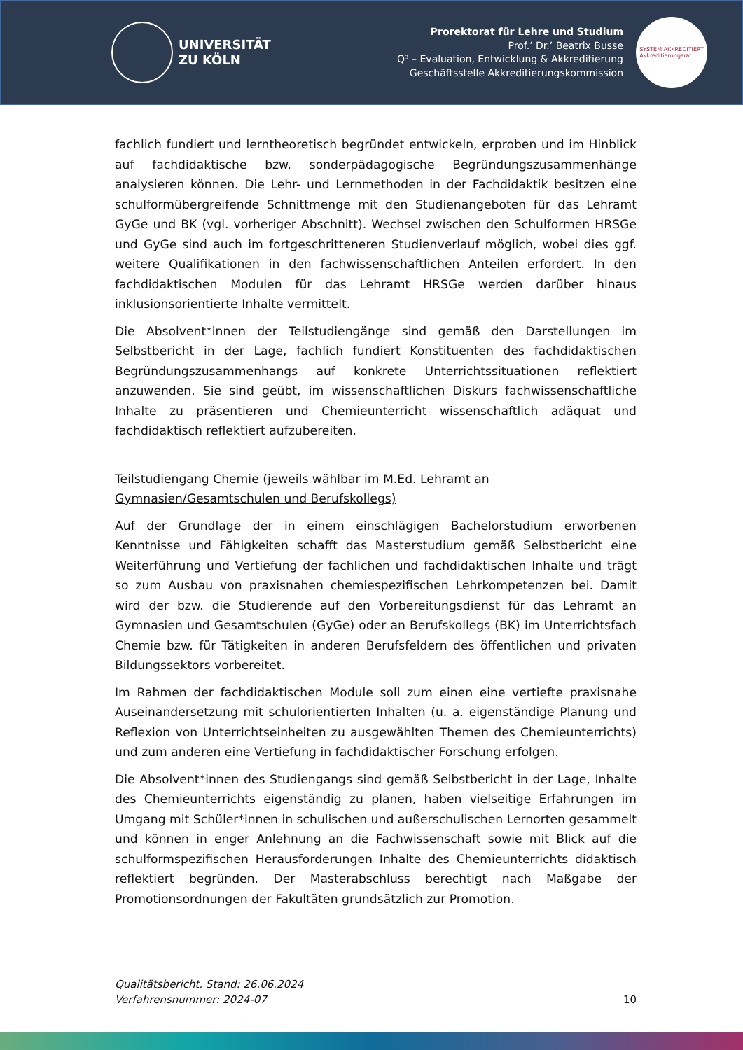UNIVERSITÄT
ZU KÖLN
Prorektorat für Lehre und Studium
Prof.’ Dr.’ Beatrix Busse
Q³ – Evaluation, Entwicklung & Akkreditierung
Geschäftsstelle Akkreditierungskommission
SYSTEM AKKREDITIERT
Akkreditierungsrat
fachlich fundiert und lerntheoretisch begründet entwickeln, erproben und im Hinblick auf fachdidaktische bzw. sonderpädagogische Begründungszusammenhänge analysieren können. Die Lehr- und Lernmethoden in der Fachdidaktik besitzen eine schulformübergreifende Schnittmenge mit den Studienangeboten für das Lehramt GyGe und BK (vgl. vorheriger Abschnitt). Wechsel zwischen den Schulformen HRSGe und GyGe sind auch im fortgeschritteneren Studienverlauf möglich, wobei dies ggf. weitere Qualifikationen in den fachwissenschaftlichen Anteilen erfordert. In den fachdidaktischen Modulen für das Lehramt HRSGe werden darüber hinaus inklusionsorientierte Inhalte vermittelt.
Die Absolvent*innen der Teilstudiengänge sind gemäß den Darstellungen im Selbstbericht in der Lage, fachlich fundiert Konstituenten des fachdidaktischen Begründungszusammenhangs auf konkrete Unterrichtssituationen reflektiert anzuwenden. Sie sind geübt, im wissenschaftlichen Diskurs fachwissenschaftliche Inhalte zu präsentieren und Chemieunterricht wissenschaftlich adäquat und fachdidaktisch reflektiert aufzubereiten.
Teilstudiengang Chemie (jeweils wählbar im M.Ed. Lehramt an Gymnasien/Gesamtschulen und Berufskollegs)
Auf der Grundlage der in einem einschlägigen Bachelorstudium erworbenen Kenntnisse und Fähigkeiten schafft das Masterstudium gemäß Selbstbericht eine Weiterführung und Vertiefung der fachlichen und fachdidaktischen Inhalte und trägt so zum Ausbau von praxisnahen chemiespezifischen Lehrkompetenzen bei. Damit wird der bzw. die Studierende auf den Vorbereitungsdienst für das Lehramt an Gymnasien und Gesamtschulen (GyGe) oder an Berufskollegs (BK) im Unterrichtsfach Chemie bzw. für Tätigkeiten in anderen Berufsfeldern des öffentlichen und privaten Bildungssektors vorbereitet.
Im Rahmen der fachdidaktischen Module soll zum einen eine vertiefte praxisnahe Auseinandersetzung mit schulorientierten Inhalten (u. a. eigenständige Planung und Reflexion von Unterrichtseinheiten zu ausgewählten Themen des Chemieunterrichts) und zum anderen eine Vertiefung in fachdidaktischer Forschung erfolgen.
Die Absolvent*innen des Studiengangs sind gemäß Selbstbericht in der Lage, Inhalte des Chemieunterrichts eigenständig zu planen, haben vielseitige Erfahrungen im Umgang mit Schüler*innen in schulischen und außerschulischen Lernorten gesammelt und können in enger Anlehnung an die Fachwissenschaft sowie mit Blick auf die schulformspezifischen Herausforderungen Inhalte des Chemieunterrichts didaktisch reflektiert begründen. Der Masterabschluss berechtigt nach Maßgabe der Promotionsordnungen der Fakultäten grundsätzlich zur Promotion.
Qualitätsbericht, Stand: 26.06.2024
Verfahrensnummer: 2024-07
10